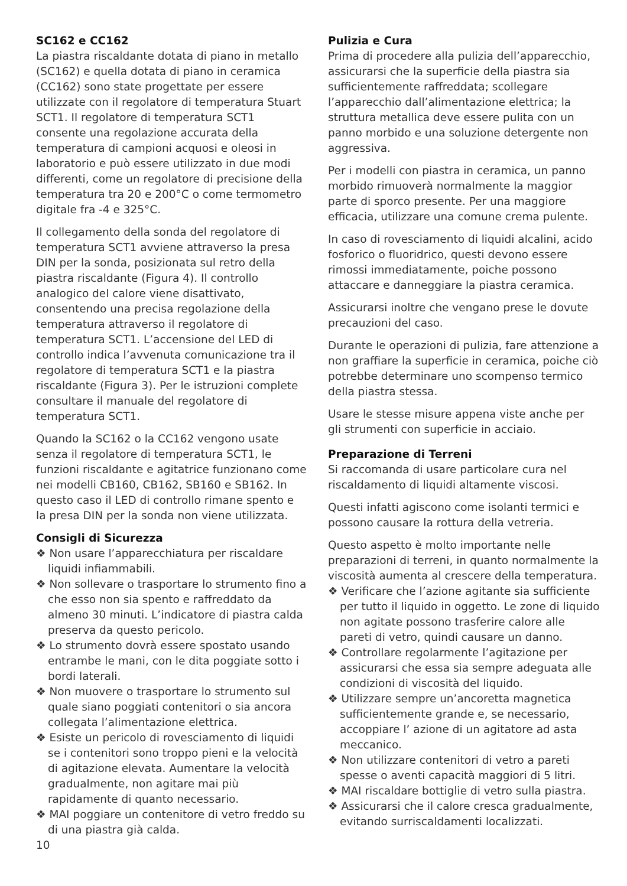SC162 e CC162
La piastra riscaldante dotata di piano in metallo (SC162) e quella dotata di piano in ceramica (CC162) sono state progettate per essere utilizzate con il regolatore di temperatura Stuart SCT1. Il regolatore di temperatura SCT1 consente una regolazione accurata della temperatura di campioni acquosi e oleosi in laboratorio e può essere utilizzato in due modi differenti, come un regolatore di precisione della temperatura tra 20 e 200°C o come termometro digitale fra -4 e 325°C.
Il collegamento della sonda del regolatore di temperatura SCT1 avviene attraverso la presa DIN per la sonda, posizionata sul retro della piastra riscaldante (Figura 4). Il controllo analogico del calore viene disattivato, consentendo una precisa regolazione della temperatura attraverso il regolatore di temperatura SCT1. L’accensione del LED di controllo indica l’avvenuta comunicazione tra il regolatore di temperatura SCT1 e la piastra riscaldante (Figura 3). Per le istruzioni complete consultare il manuale del regolatore di temperatura SCT1.
Quando la SC162 o la CC162 vengono usate senza il regolatore di temperatura SCT1, le funzioni riscaldante e agitatrice funzionano come nei modelli CB160, CB162, SB160 e SB162. In questo caso il LED di controllo rimane spento e la presa DIN per la sonda non viene utilizzata.
Consigli di Sicurezza
❖ Non usare l’apparecchiatura per riscaldare liquidi infiammabili.
❖ Non sollevare o trasportare lo strumento fino a che esso non sia spento e raffreddato da almeno 30 minuti. L’indicatore di piastra calda preserva da questo pericolo.
❖ Lo strumento dovrà essere spostato usando entrambe le mani, con le dita poggiate sotto i bordi laterali.
❖ Non muovere o trasportare lo strumento sul quale siano poggiati contenitori o sia ancora collegata l’alimentazione elettrica.
❖ Esiste un pericolo di rovesciamento di liquidi se i contenitori sono troppo pieni e la velocità di agitazione elevata. Aumentare la velocità gradualmente, non agitare mai più rapidamente di quanto necessario.
❖ MAI poggiare un contenitore di vetro freddo su di una piastra già calda.
Pulizia e Cura
Prima di procedere alla pulizia dell’apparecchio, assicurarsi che la superficie della piastra sia sufficientemente raffreddata; scollegare l’apparecchio dall’alimentazione elettrica; la struttura metallica deve essere pulita con un panno morbido e una soluzione detergente non aggressiva.
Per i modelli con piastra in ceramica, un panno morbido rimuoverà normalmente la maggior parte di sporco presente. Per una maggiore efficacia, utilizzare una comune crema pulente.
In caso di rovesciamento di liquidi alcalini, acido fosforico o fluoridrico, questi devono essere rimossi immediatamente, poiche possono attaccare e danneggiare la piastra ceramica.
Assicurarsi inoltre che vengano prese le dovute precauzioni del caso.
Durante le operazioni di pulizia, fare attenzione a non graffiare la superficie in ceramica, poiche ciò potrebbe determinare uno scompenso termico della piastra stessa.
Usare le stesse misure appena viste anche per gli strumenti con superficie in acciaio.
Preparazione di Terreni
Si raccomanda di usare particolare cura nel riscaldamento di liquidi altamente viscosi.
Questi infatti agiscono come isolanti termici e possono causare la rottura della vetreria.
Questo aspetto è molto importante nelle preparazioni di terreni, in quanto normalmente la viscosità aumenta al crescere della temperatura.
❖ Verificare che l’azione agitante sia sufficiente per tutto il liquido in oggetto. Le zone di liquido non agitate possono trasferire calore alle pareti di vetro, quindi causare un danno.
❖ Controllare regolarmente l’agitazione per assicurarsi che essa sia sempre adeguata alle condizioni di viscosità del liquido.
❖ Utilizzare sempre un’ancoretta magnetica sufficientemente grande e, se necessario, accoppiare l’ azione di un agitatore ad asta meccanico.
❖ Non utilizzare contenitori di vetro a pareti spesse o aventi capacità maggiori di 5 litri.
❖ MAI riscaldare bottiglie di vetro sulla piastra.
❖ Assicurarsi che il calore cresca gradualmente, evitando surriscaldamenti localizzati.
10